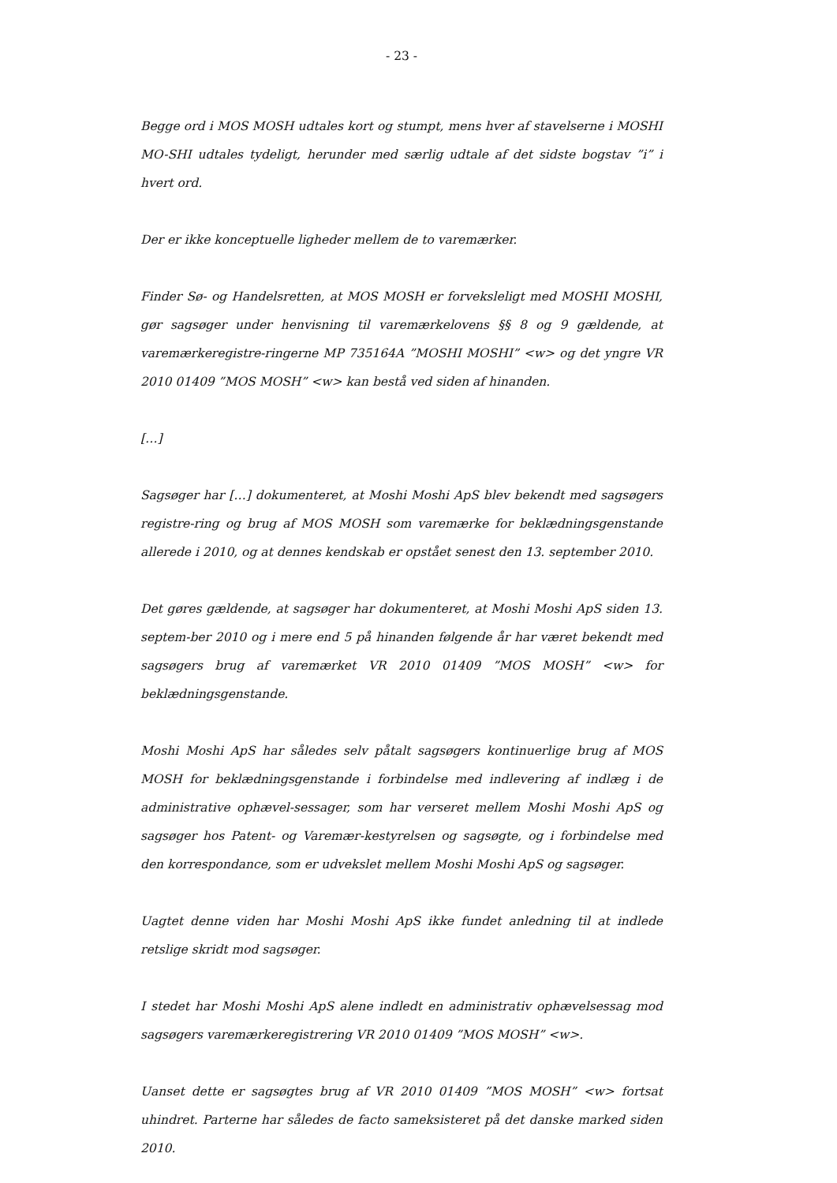- 23 -
Begge ord i MOS MOSH udtales kort og stumpt, mens hver af stavelserne i MOSHI MO-SHI udtales tydeligt, herunder med særlig udtale af det sidste bogstav ”i” i hvert ord.
Der er ikke konceptuelle ligheder mellem de to varemærker.
Finder Sø- og Handelsretten, at MOS MOSH er forveksleligt med MOSHI MOSHI, gør sagsøger under henvisning til varemærkelovens §§ 8 og 9 gældende, at varemærkeregistre-ringerne MP 735164A ”MOSHI MOSHI” <w> og det yngre VR 2010 01409 ”MOS MOSH” <w> kan bestå ved siden af hinanden.
[…]
Sagsøger har […] dokumenteret, at Moshi Moshi ApS blev bekendt med sagsøgers registre-ring og brug af MOS MOSH som varemærke for beklædningsgenstande allerede i 2010, og at dennes kendskab er opstået senest den 13. september 2010.
Det gøres gældende, at sagsøger har dokumenteret, at Moshi Moshi ApS siden 13. septem-ber 2010 og i mere end 5 på hinanden følgende år har været bekendt med sagsøgers brug af varemærket VR 2010 01409 ”MOS MOSH” <w> for beklædningsgenstande.
Moshi Moshi ApS har således selv påtalt sagsøgers kontinuerlige brug af MOS MOSH for beklædningsgenstande i forbindelse med indlevering af indlæg i de administrative ophævel-sessager, som har verseret mellem Moshi Moshi ApS og sagsøger hos Patent- og Varemær-kestyrelsen og sagsøgte, og i forbindelse med den korrespondance, som er udvekslet mellem Moshi Moshi ApS og sagsøger.
Uagtet denne viden har Moshi Moshi ApS ikke fundet anledning til at indlede retslige skridt mod sagsøger.
I stedet har Moshi Moshi ApS alene indledt en administrativ ophævelsessag mod sagsøgers varemærkeregistrering VR 2010 01409 ”MOS MOSH” <w>.
Uanset dette er sagsøgtes brug af VR 2010 01409 ”MOS MOSH” <w> fortsat uhindret. Parterne har således de facto sameksisteret på det danske marked siden 2010.